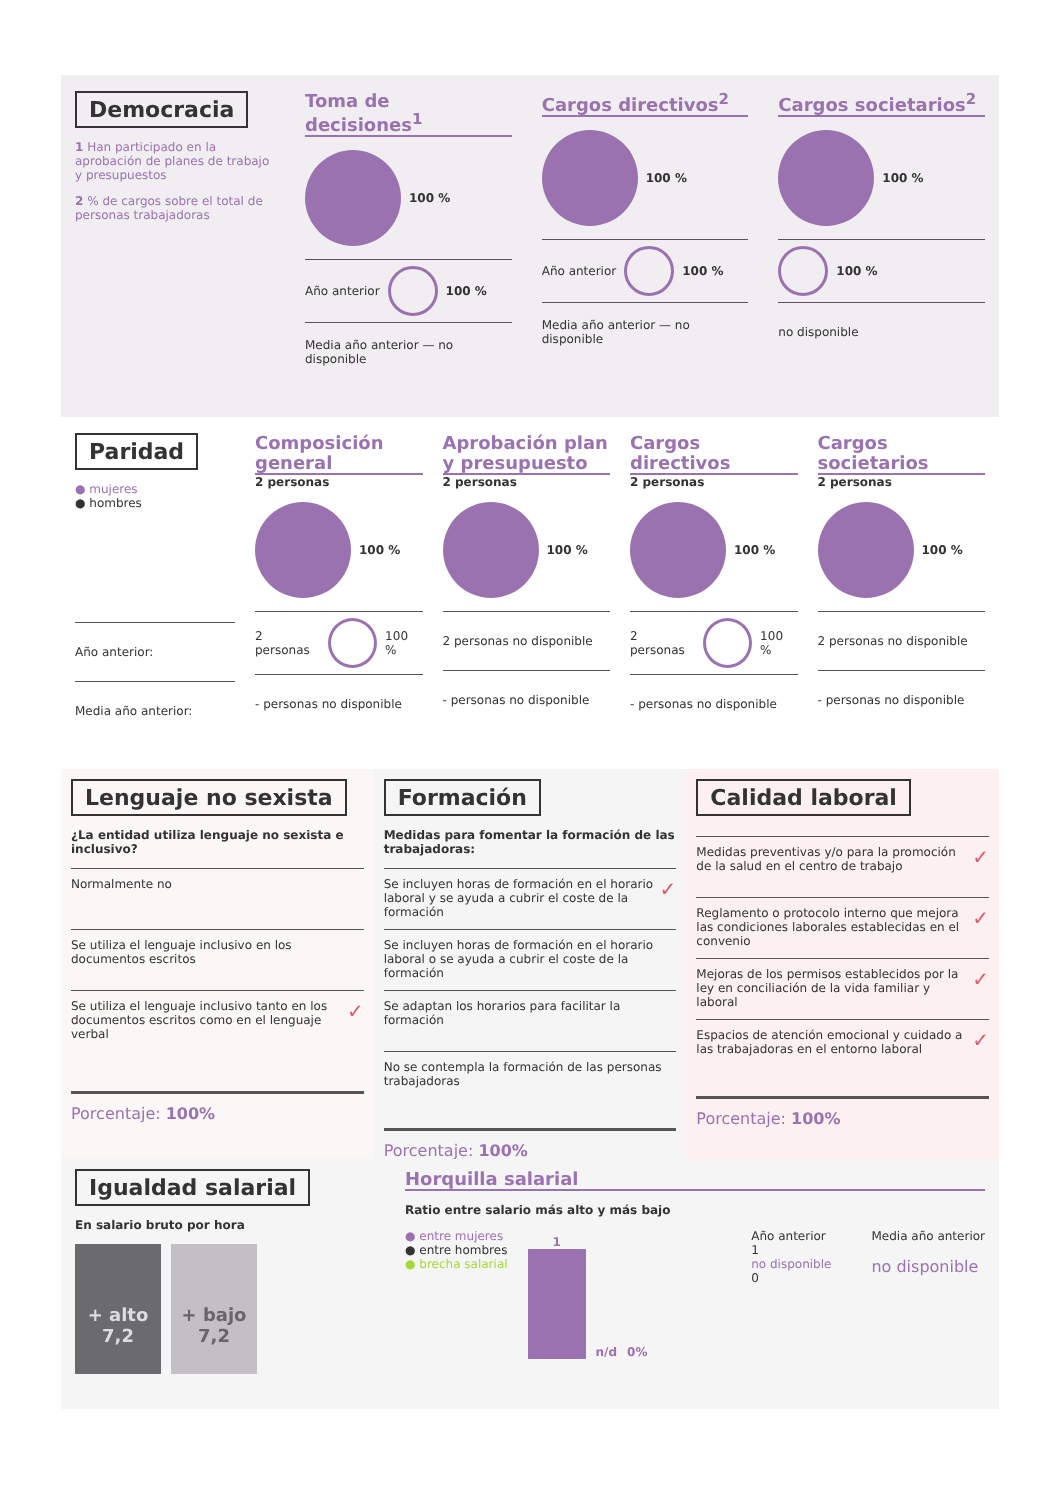Democracia
1 Han participado en la aprobación de planes de trabajo y presupuestos
2 % de cargos sobre el total de personas trabajadoras
Toma de decisiones<sup>1</sup>
100 %
Año anterior
100 %
Media año anterior — no disponible
Cargos directivos<sup>2</sup>
100 %
Año anterior
100 %
Media año anterior — no disponible
Cargos societarios<sup>2</sup>
100 %
100 %
no disponible
Paridad
● mujeres
● hombres
Año anterior:
Media año anterior:
Composición general
2 personas
100 %
2 personas
100 %
- personas no disponible
Aprobación plan y presupuesto
2 personas
100 %
2 personas no disponible
- personas no disponible
Cargos directivos
2 personas
100 %
2 personas
100 %
- personas no disponible
Cargos societarios
2 personas
100 %
2 personas no disponible
- personas no disponible
Lenguaje no sexista
¿La entidad utiliza lenguaje no sexista e inclusivo?
Normalmente no
Se utiliza el lenguaje inclusivo en los documentos escritos
Se utiliza el lenguaje inclusivo tanto en los documentos escritos como en el lenguaje verbal ✓
Porcentaje: 100%
Formación
Medidas para fomentar la formación de las trabajadoras:
Se incluyen horas de formación en el horario laboral y se ayuda a cubrir el coste de la formación ✓
Se incluyen horas de formación en el horario laboral o se ayuda a cubrir el coste de la formación
Se adaptan los horarios para facilitar la formación
No se contempla la formación de las personas trabajadoras
Porcentaje: 100%
Calidad laboral
Medidas preventivas y/o para la promoción de la salud en el centro de trabajo ✓
Reglamento o protocolo interno que mejora las condiciones laborales establecidas en el convenio ✓
Mejoras de los permisos establecidos por la ley en conciliación de la vida familiar y laboral ✓
Espacios de atención emocional y cuidado a las trabajadoras en el entorno laboral ✓
Porcentaje: 100%
Igualdad salarial
En salario bruto por hora
+ alto
7,2
+ bajo
7,2
Horquilla salarial
Ratio entre salario más alto y más bajo
● entre mujeres
● entre hombres
● brecha salarial
1
n/d 0%
Año anterior
1
no disponible
0
Media año anterior
no disponible